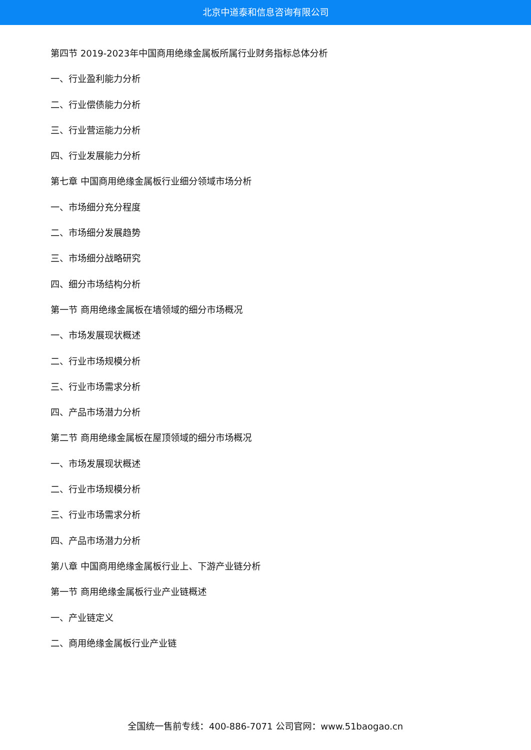北京中道泰和信息咨询有限公司
第四节 2019-2023年中国商用绝缘金属板所属行业财务指标总体分析
一、行业盈利能力分析
二、行业偿债能力分析
三、行业营运能力分析
四、行业发展能力分析
第七章 中国商用绝缘金属板行业细分领域市场分析
一、市场细分充分程度
二、市场细分发展趋势
三、市场细分战略研究
四、细分市场结构分析
第一节 商用绝缘金属板在墙领域的细分市场概况
一、市场发展现状概述
二、行业市场规模分析
三、行业市场需求分析
四、产品市场潜力分析
第二节 商用绝缘金属板在屋顶领域的细分市场概况
一、市场发展现状概述
二、行业市场规模分析
三、行业市场需求分析
四、产品市场潜力分析
第八章 中国商用绝缘金属板行业上、下游产业链分析
第一节 商用绝缘金属板行业产业链概述
一、产业链定义
二、商用绝缘金属板行业产业链
全国统一售前专线：400-886-7071 公司官网：www.51baogao.cn